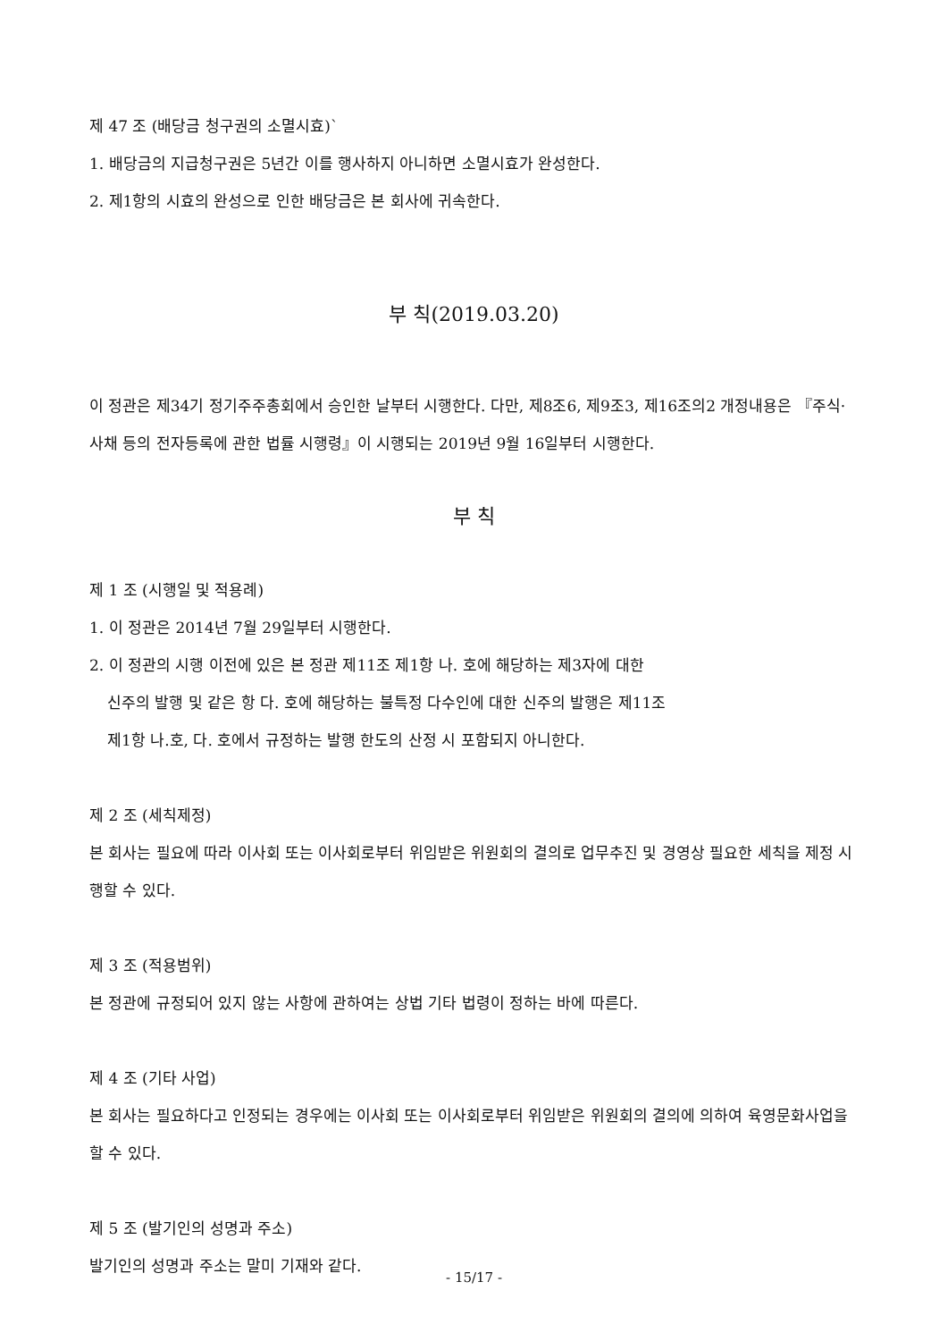제 47 조 (배당금 청구권의 소멸시효)`
1. 배당금의 지급청구권은 5년간 이를 행사하지 아니하면 소멸시효가 완성한다.
2. 제1항의 시효의 완성으로 인한 배당금은 본 회사에 귀속한다.
부 칙(2019.03.20)
이 정관은 제34기 정기주주총회에서 승인한 날부터 시행한다. 다만, 제8조6, 제9조3, 제16조의2 개정내용은 『주식·사채 등의 전자등록에 관한 법률 시행령』이 시행되는 2019년 9월 16일부터 시행한다.
부 칙
제 1 조 (시행일 및 적용례)
1. 이 정관은 2014년 7월 29일부터 시행한다.
2. 이 정관의 시행 이전에 있은 본 정관 제11조 제1항 나. 호에 해당하는 제3자에 대한
신주의 발행 및 같은 항 다. 호에 해당하는 불특정 다수인에 대한 신주의 발행은 제11조
제1항 나.호, 다. 호에서 규정하는 발행 한도의 산정 시 포함되지 아니한다.
제 2 조 (세칙제정)
본 회사는 필요에 따라 이사회 또는 이사회로부터 위임받은 위원회의 결의로 업무추진 및 경영상 필요한 세칙을 제정 시행할 수 있다.
제 3 조 (적용범위)
본 정관에 규정되어 있지 않는 사항에 관하여는 상법 기타 법령이 정하는 바에 따른다.
제 4 조 (기타 사업)
본 회사는 필요하다고 인정되는 경우에는 이사회 또는 이사회로부터 위임받은 위원회의 결의에 의하여 육영문화사업을 할 수 있다.
제 5 조 (발기인의 성명과 주소)
발기인의 성명과 주소는 말미 기재와 같다.
- 15/17 -